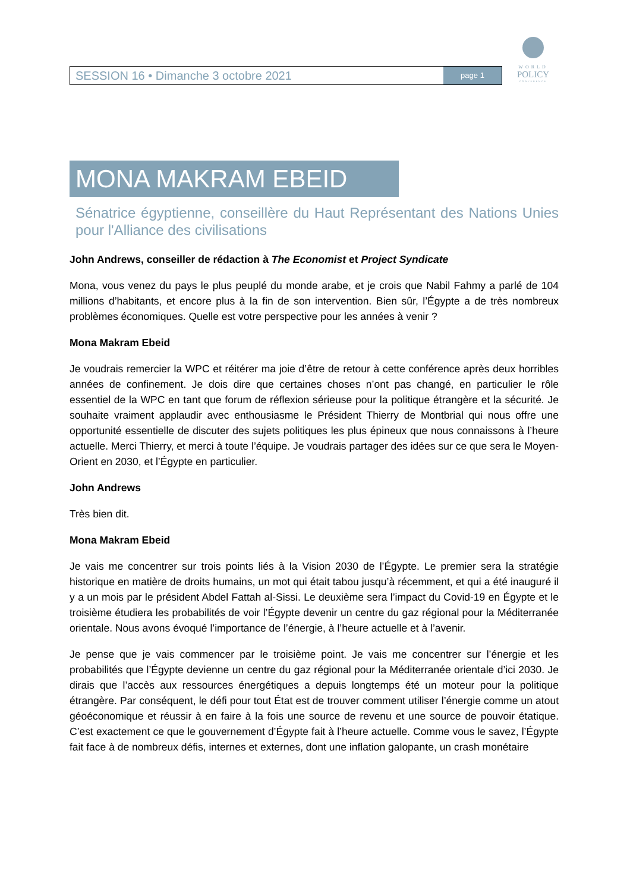SESSION 16 • Dimanche 3 octobre 2021
page 1
WORLD
POLICY
CONFERENCE
MONA MAKRAM EBEID
Sénatrice égyptienne, conseillère du Haut Représentant des Nations Unies pour l'Alliance des civilisations
John Andrews, conseiller de rédaction à The Economist et Project Syndicate
Mona, vous venez du pays le plus peuplé du monde arabe, et je crois que Nabil Fahmy a parlé de 104 millions d’habitants, et encore plus à la fin de son intervention. Bien sûr, l’Égypte a de très nombreux problèmes économiques. Quelle est votre perspective pour les années à venir ?
Mona Makram Ebeid
Je voudrais remercier la WPC et réitérer ma joie d’être de retour à cette conférence après deux horribles années de confinement. Je dois dire que certaines choses n’ont pas changé, en particulier le rôle essentiel de la WPC en tant que forum de réflexion sérieuse pour la politique étrangère et la sécurité. Je souhaite vraiment applaudir avec enthousiasme le Président Thierry de Montbrial qui nous offre une opportunité essentielle de discuter des sujets politiques les plus épineux que nous connaissons à l’heure actuelle. Merci Thierry, et merci à toute l’équipe. Je voudrais partager des idées sur ce que sera le Moyen-Orient en 2030, et l’Égypte en particulier.
John Andrews
Très bien dit.
Mona Makram Ebeid
Je vais me concentrer sur trois points liés à la Vision 2030 de l’Égypte. Le premier sera la stratégie historique en matière de droits humains, un mot qui était tabou jusqu’à récemment, et qui a été inauguré il y a un mois par le président Abdel Fattah al-Sissi. Le deuxième sera l’impact du Covid-19 en Égypte et le troisième étudiera les probabilités de voir l’Égypte devenir un centre du gaz régional pour la Méditerranée orientale. Nous avons évoqué l’importance de l’énergie, à l’heure actuelle et à l’avenir.
Je pense que je vais commencer par le troisième point. Je vais me concentrer sur l’énergie et les probabilités que l’Égypte devienne un centre du gaz régional pour la Méditerranée orientale d’ici 2030. Je dirais que l’accès aux ressources énergétiques a depuis longtemps été un moteur pour la politique étrangère. Par conséquent, le défi pour tout État est de trouver comment utiliser l’énergie comme un atout géoéconomique et réussir à en faire à la fois une source de revenu et une source de pouvoir étatique. C’est exactement ce que le gouvernement d’Égypte fait à l’heure actuelle. Comme vous le savez, l’Égypte fait face à de nombreux défis, internes et externes, dont une inflation galopante, un crash monétaire